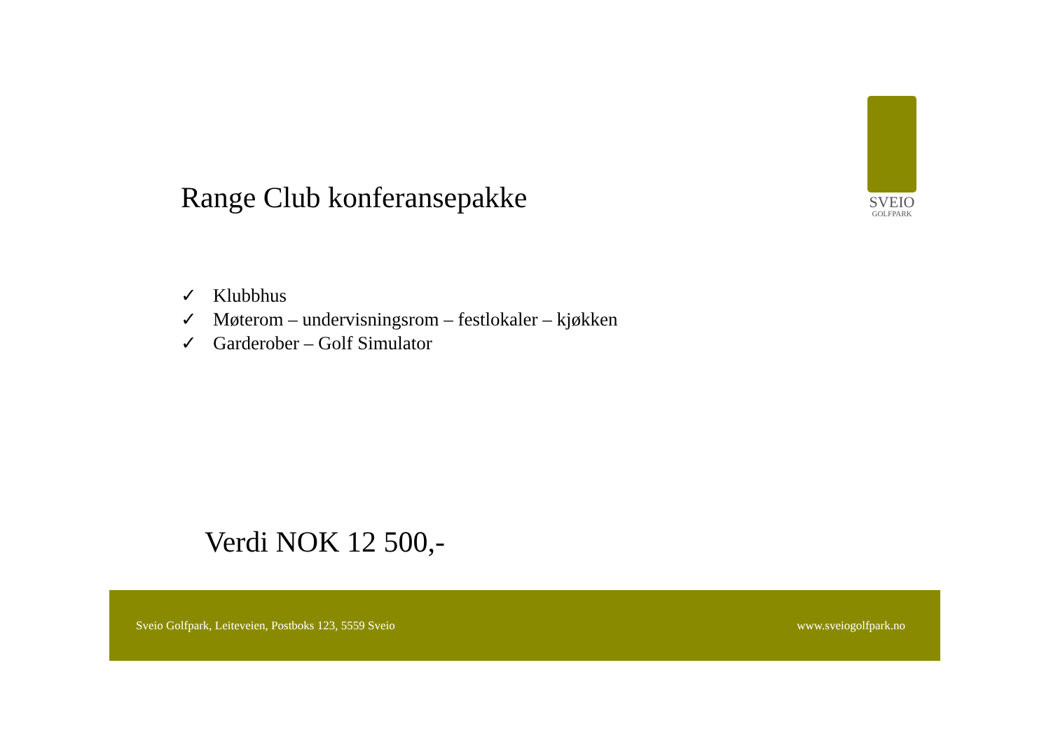SVEIO
GOLFPARK
Range Club konferansepakke
✓ Klubbhus
✓ Møterom – undervisningsrom – festlokaler – kjøkken
✓ Garderober – Golf Simulator
Verdi NOK 12 500,-
Sveio Golfpark, Leiteveien, Postboks 123, 5559 Sveio
www.sveiogolfpark.no